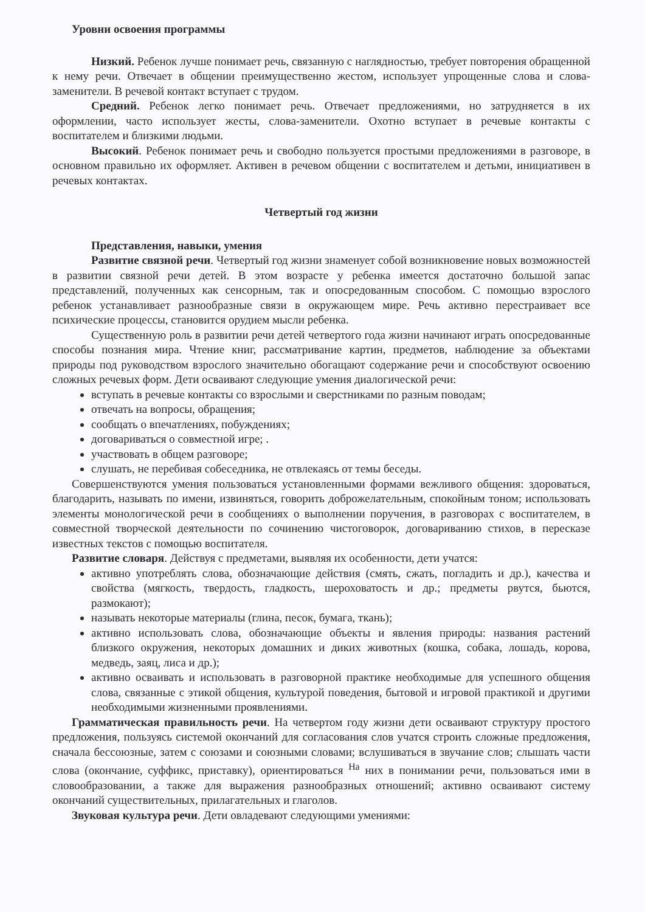Уровни освоения программы
Низкий. Ребенок лучше понимает речь, связанную с наглядностью, требует повторения обращенной к нему речи. Отвечает в общении преимущественно жестом, использует упрощенные слова и слова-заменители. В речевой контакт вступает с трудом.
Средний. Ребенок легко понимает речь. Отвечает предложениями, но затрудняется в их оформлении, часто использует жесты, слова-заменители. Охотно вступает в речевые контакты с воспитателем и близкими людьми.
Высокий. Ребенок понимает речь и свободно пользуется простыми предложениями в разговоре, в основном правильно их оформляет. Активен в речевом общении с воспитателем и детьми, инициативен в речевых контактах.
Четвертый год жизни
Представления, навыки, умения
Развитие связной речи. Четвертый год жизни знаменует собой возникновение новых возможностей в развитии связной речи детей. В этом возрасте у ребенка имеется достаточно большой запас представлений, полученных как сенсорным, так и опосредованным способом. С помощью взрослого ребенок устанавливает разнообразные связи в окружающем мире. Речь активно перестраивает все психические процессы, становится орудием мысли ребенка.
Существенную роль в развитии речи детей четвертого года жизни начинают играть опосредованные способы познания мира. Чтение книг, рассматривание картин, предметов, наблюдение за объектами природы под руководством взрослого значительно обогащают содержание речи и способствуют освоению сложных речевых форм. Дети осваивают следующие умения диалогической речи:
вступать в речевые контакты со взрослыми и сверстниками по разным поводам;
отвечать на вопросы, обращения;
сообщать о впечатлениях, побуждениях;
договариваться о совместной игре; .
участвовать в общем разговоре;
слушать, не перебивая собеседника, не отвлекаясь от темы беседы.
Совершенствуются умения пользоваться установленными формами вежливого общения: здороваться, благодарить, называть по имени, извиняться, говорить доброжелательным, спокойным тоном; использовать элементы монологической речи в сообщениях о выполнении поручения, в разговорах с воспитателем, в совместной творческой деятельности по сочинению чистоговорок, договариванию стихов, в пересказе известных текстов с помощью воспитателя.
Развитие словаря. Действуя с предметами, выявляя их особенности, дети учатся:
активно употреблять слова, обозначающие действия (смять, сжать, погладить и др.), качества и свойства (мягкость, твердость, гладкость, шероховатость и др.; предметы рвутся, бьются, размокают);
называть некоторые материалы (глина, песок, бумага, ткань);
активно использовать слова, обозначающие объекты и явления природы: названия растений близкого окружения, некоторых домашних и диких животных (кошка, собака, лошадь, корова, медведь, заяц, лиса и др.);
активно осваивать и использовать в разговорной практике необходимые для успешного общения слова, связанные с этикой общения, культурой поведения, бытовой и игровой практикой и другими необходимыми жизненными проявлениями.
Грамматическая правильность речи. На четвертом году жизни дети осваивают структуру простого предложения, пользуясь системой окончаний для согласования слов учатся строить сложные предложения, сначала бессоюзные, затем с союзами и союзными словами; вслушиваться в звучание слов; слышать части слова (окончание, суффикс, приставку), ориентироваться <sup>На</sup> них в понимании речи, пользоваться ими в словообразовании, а также для выражения разнообразных отношений; активно осваивают систему окончаний существительных, прилагательных и глаголов.
Звуковая культура речи. Дети овладевают следующими умениями: